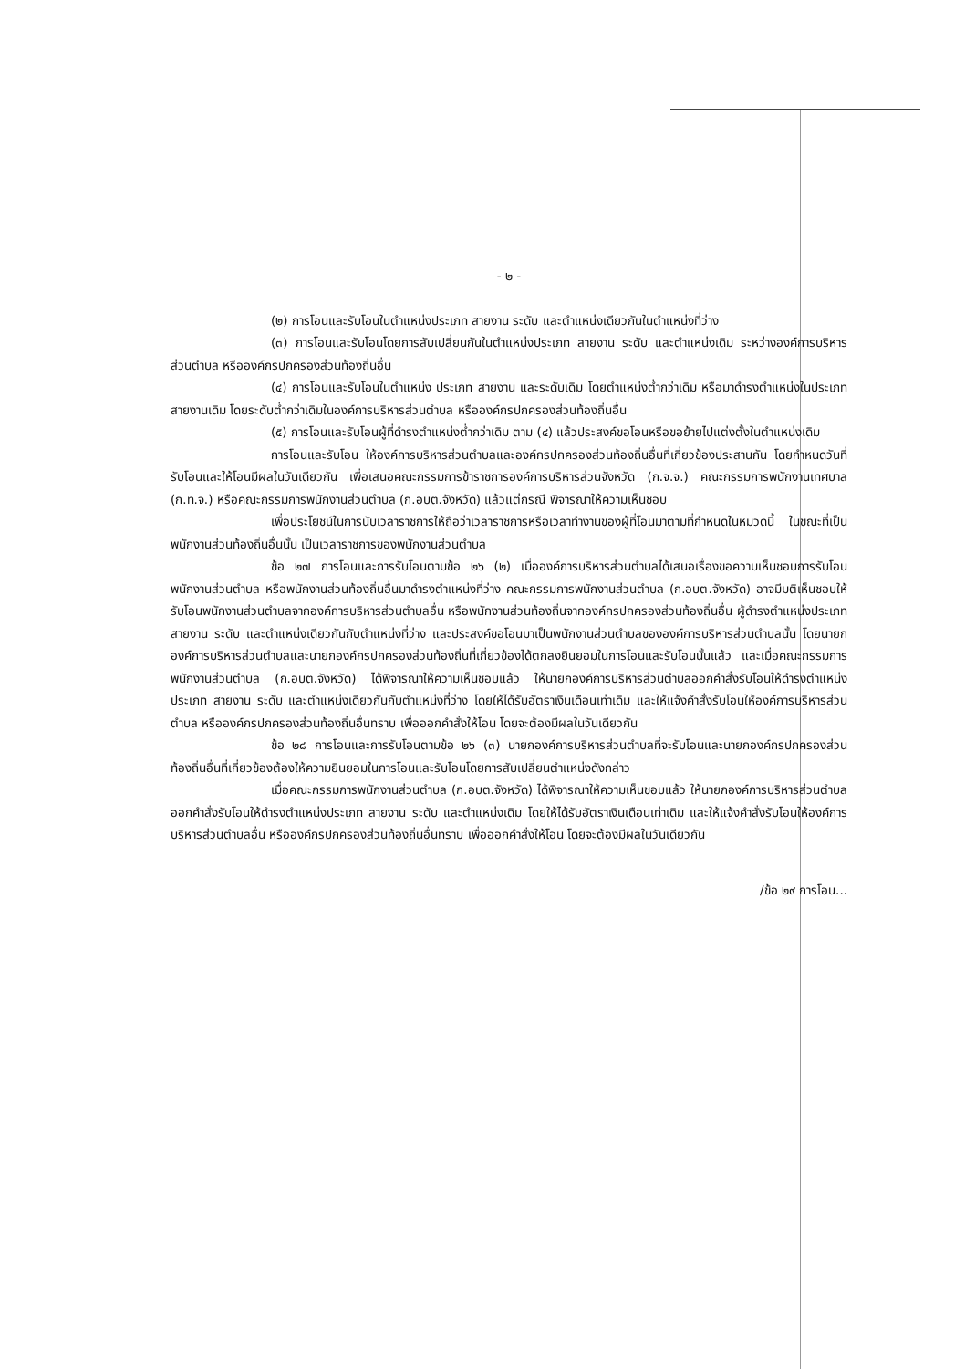- ๒ -
(๒) การโอนและรับโอนในตำแหน่งประเภท สายงาน ระดับ และตำแหน่งเดียวกันในตำแหน่งที่ว่าง
(๓) การโอนและรับโอนโดยการสับเปลี่ยนกันในตำแหน่งประเภท สายงาน ระดับ และตำแหน่งเดิม ระหว่างองค์การบริหารส่วนตำบล หรือองค์กรปกครองส่วนท้องถิ่นอื่น
(๔) การโอนและรับโอนในตำแหน่ง ประเภท สายงาน และระดับเดิม โดยตำแหน่งต่ำกว่าเดิม หรือมาดำรงตำแหน่งในประเภท สายงานเดิม โดยระดับต่ำกว่าเดิมในองค์การบริหารส่วนตำบล หรือองค์กรปกครองส่วนท้องถิ่นอื่น
(๕) การโอนและรับโอนผู้ที่ดำรงตำแหน่งต่ำกว่าเดิม ตาม (๔) แล้วประสงค์ขอโอนหรือขอย้ายไปแต่งตั้งในตำแหน่งเดิม
การโอนและรับโอน ให้องค์การบริหารส่วนตำบลและองค์กรปกครองส่วนท้องถิ่นอื่นที่เกี่ยวข้องประสานกัน โดยกำหนดวันที่รับโอนและให้โอนมีผลในวันเดียวกัน เพื่อเสนอคณะกรรมการข้าราชการองค์การบริหารส่วนจังหวัด (ก.จ.จ.) คณะกรรมการพนักงานเทศบาล (ก.ท.จ.) หรือคณะกรรมการพนักงานส่วนตำบล (ก.อบต.จังหวัด) แล้วแต่กรณี พิจารณาให้ความเห็นชอบ
เพื่อประโยชน์ในการนับเวลาราชการให้ถือว่าเวลาราชการหรือเวลาทำงานของผู้ที่โอนมาตามที่กำหนดในหมวดนี้ ในขณะที่เป็นพนักงานส่วนท้องถิ่นอื่นนั้น เป็นเวลาราชการของพนักงานส่วนตำบล
ข้อ ๒๗ การโอนและการรับโอนตามข้อ ๒๖ (๒) เมื่อองค์การบริหารส่วนตำบลได้เสนอเรื่องขอความเห็นชอบการรับโอนพนักงานส่วนตำบล หรือพนักงานส่วนท้องถิ่นอื่นมาดำรงตำแหน่งที่ว่าง คณะกรรมการพนักงานส่วนตำบล (ก.อบต.จังหวัด) อาจมีมติเห็นชอบให้รับโอนพนักงานส่วนตำบลจากองค์การบริหารส่วนตำบลอื่น หรือพนักงานส่วนท้องถิ่นจากองค์กรปกครองส่วนท้องถิ่นอื่น ผู้ดำรงตำแหน่งประเภท สายงาน ระดับ และตำแหน่งเดียวกันกับตำแหน่งที่ว่าง และประสงค์ขอโอนมาเป็นพนักงานส่วนตำบลขององค์การบริหารส่วนตำบลนั้น โดยนายกองค์การบริหารส่วนตำบลและนายกองค์กรปกครองส่วนท้องถิ่นที่เกี่ยวข้องได้ตกลงยินยอมในการโอนและรับโอนนั้นแล้ว และเมื่อคณะกรรมการพนักงานส่วนตำบล (ก.อบต.จังหวัด) ได้พิจารณาให้ความเห็นชอบแล้ว ให้นายกองค์การบริหารส่วนตำบลออกคำสั่งรับโอนให้ดำรงตำแหน่งประเภท สายงาน ระดับ และตำแหน่งเดียวกันกับตำแหน่งที่ว่าง โดยให้ได้รับอัตราเงินเดือนเท่าเดิม และให้แจ้งคำสั่งรับโอนให้องค์การบริหารส่วนตำบล หรือองค์กรปกครองส่วนท้องถิ่นอื่นทราบ เพื่อออกคำสั่งให้โอน โดยจะต้องมีผลในวันเดียวกัน
ข้อ ๒๘ การโอนและการรับโอนตามข้อ ๒๖ (๓) นายกองค์การบริหารส่วนตำบลที่จะรับโอนและนายกองค์กรปกครองส่วนท้องถิ่นอื่นที่เกี่ยวข้องต้องให้ความยินยอมในการโอนและรับโอนโดยการสับเปลี่ยนตำแหน่งดังกล่าว
เมื่อคณะกรรมการพนักงานส่วนตำบล (ก.อบต.จังหวัด) ได้พิจารณาให้ความเห็นชอบแล้ว ให้นายกองค์การบริหารส่วนตำบลออกคำสั่งรับโอนให้ดำรงตำแหน่งประเภท สายงาน ระดับ และตำแหน่งเดิม โดยให้ได้รับอัตราเงินเดือนเท่าเดิม และให้แจ้งคำสั่งรับโอนให้องค์การบริหารส่วนตำบลอื่น หรือองค์กรปกครองส่วนท้องถิ่นอื่นทราบ เพื่อออกคำสั่งให้โอน โดยจะต้องมีผลในวันเดียวกัน
/ข้อ ๒๙ การโอน...